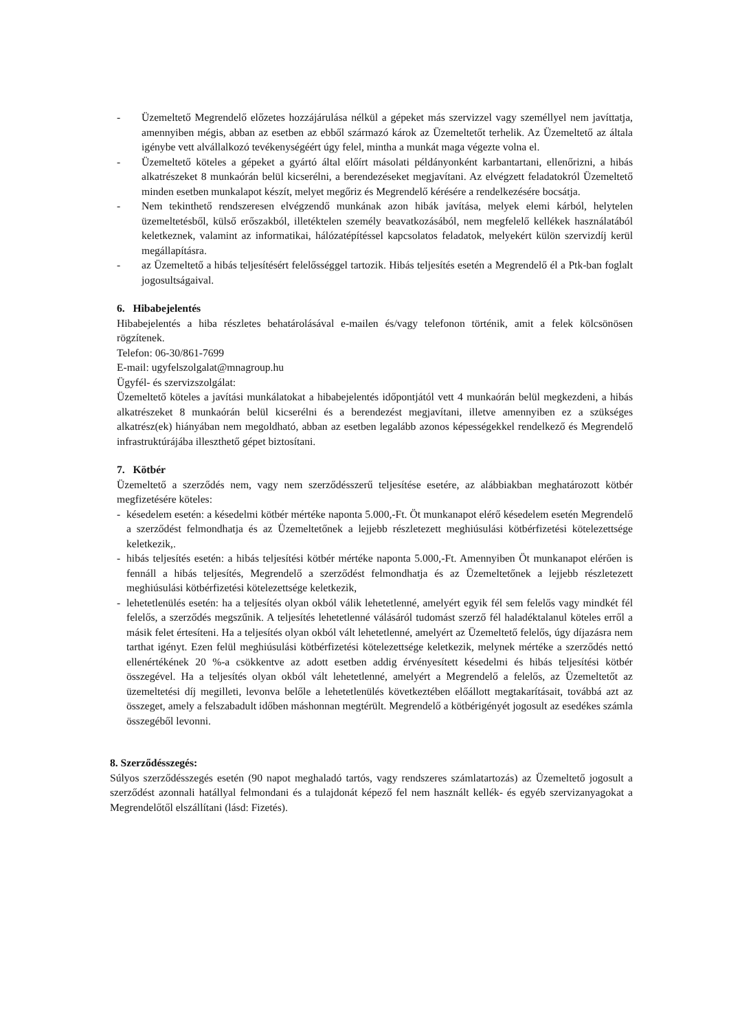- Üzemeltető Megrendelő előzetes hozzájárulása nélkül a gépeket más szervizzel vagy személlyel nem javíttatja, amennyiben mégis, abban az esetben az ebből származó károk az Üzemeltetőt terhelik. Az Üzemeltető az általa igénybe vett alvállalkozó tevékenységéért úgy felel, mintha a munkát maga végezte volna el.
- Üzemeltető köteles a gépeket a gyártó által előírt másolati példányonként karbantartani, ellenőrizni, a hibás alkatrészeket 8 munkaórán belül kicserélni, a berendezéseket megjavítani. Az elvégzett feladatokról Üzemeltető minden esetben munkalapot készít, melyet megőriz és Megrendelő kérésére a rendelkezésére bocsátja.
- Nem tekinthető rendszeresen elvégzendő munkának azon hibák javítása, melyek elemi kárból, helytelen üzemeltetésből, külső erőszakból, illetéktelen személy beavatkozásából, nem megfelelő kellékek használatából keletkeznek, valamint az informatikai, hálózatépítéssel kapcsolatos feladatok, melyekért külön szervizdíj kerül megállapításra.
- az Üzemeltető a hibás teljesítésért felelősséggel tartozik. Hibás teljesítés esetén a Megrendelő él a Ptk-ban foglalt jogosultságaival.
6. Hibabejelentés
Hibabejelentés a hiba részletes behatárolásával e-mailen és/vagy telefonon történik, amit a felek kölcsönösen rögzítenek.
Telefon: 06-30/861-7699
E-mail: ugyfelszolgalat@mnagroup.hu
Ügyfél- és szervizszolgálat:
Üzemeltető köteles a javítási munkálatokat a hibabejelentés időpontjától vett 4 munkaórán belül megkezdeni, a hibás alkatrészeket 8 munkaórán belül kicserélni és a berendezést megjavítani, illetve amennyiben ez a szükséges alkatrész(ek) hiányában nem megoldható, abban az esetben legalább azonos képességekkel rendelkező és Megrendelő infrastruktúrájába illeszthető gépet biztosítani.
7. Kötbér
Üzemeltető a szerződés nem, vagy nem szerződésszerű teljesítése esetére, az alábbiakban meghatározott kötbér megfizetésére köteles:
- késedelem esetén: a késedelmi kötbér mértéke naponta 5.000,-Ft. Öt munkanapot elérő késedelem esetén Megrendelő a szerződést felmondhatja és az Üzemeltetőnek a lejjebb részletezett meghiúsulási kötbérfizetési kötelezettsége keletkezik,.
- hibás teljesítés esetén: a hibás teljesítési kötbér mértéke naponta 5.000,-Ft. Amennyiben Öt munkanapot elérően is fennáll a hibás teljesítés, Megrendelő a szerződést felmondhatja és az Üzemeltetőnek a lejjebb részletezett meghiúsulási kötbérfizetési kötelezettsége keletkezik,
- lehetetlenülés esetén: ha a teljesítés olyan okból válik lehetetlenné, amelyért egyik fél sem felelős vagy mindkét fél felelős, a szerződés megszűnik. A teljesítés lehetetlenné válásáról tudomást szerző fél haladéktalanul köteles erről a másik felet értesíteni. Ha a teljesítés olyan okból vált lehetetlenné, amelyért az Üzemeltető felelős, úgy díjazásra nem tarthat igényt. Ezen felül meghiúsulási kötbérfizetési kötelezettsége keletkezik, melynek mértéke a szerződés nettó ellenértékének 20 %-a csökkentve az adott esetben addig érvényesített késedelmi és hibás teljesítési kötbér összegével. Ha a teljesítés olyan okból vált lehetetlenné, amelyért a Megrendelő a felelős, az Üzemeltetőt az üzemeltetési díj megilleti, levonva belőle a lehetetlenülés következtében előállott megtakarításait, továbbá azt az összeget, amely a felszabadult időben máshonnan megtérült. Megrendelő a kötbérigényét jogosult az esedékes számla összegéből levonni.
8. Szerződésszegés:
Súlyos szerződésszegés esetén (90 napot meghaladó tartós, vagy rendszeres számlatartozás) az Üzemeltető jogosult a szerződést azonnali hatállyal felmondani és a tulajdonát képező fel nem használt kellék- és egyéb szervizanyagokat a Megrendelőtől elszállítani (lásd: Fizetés).